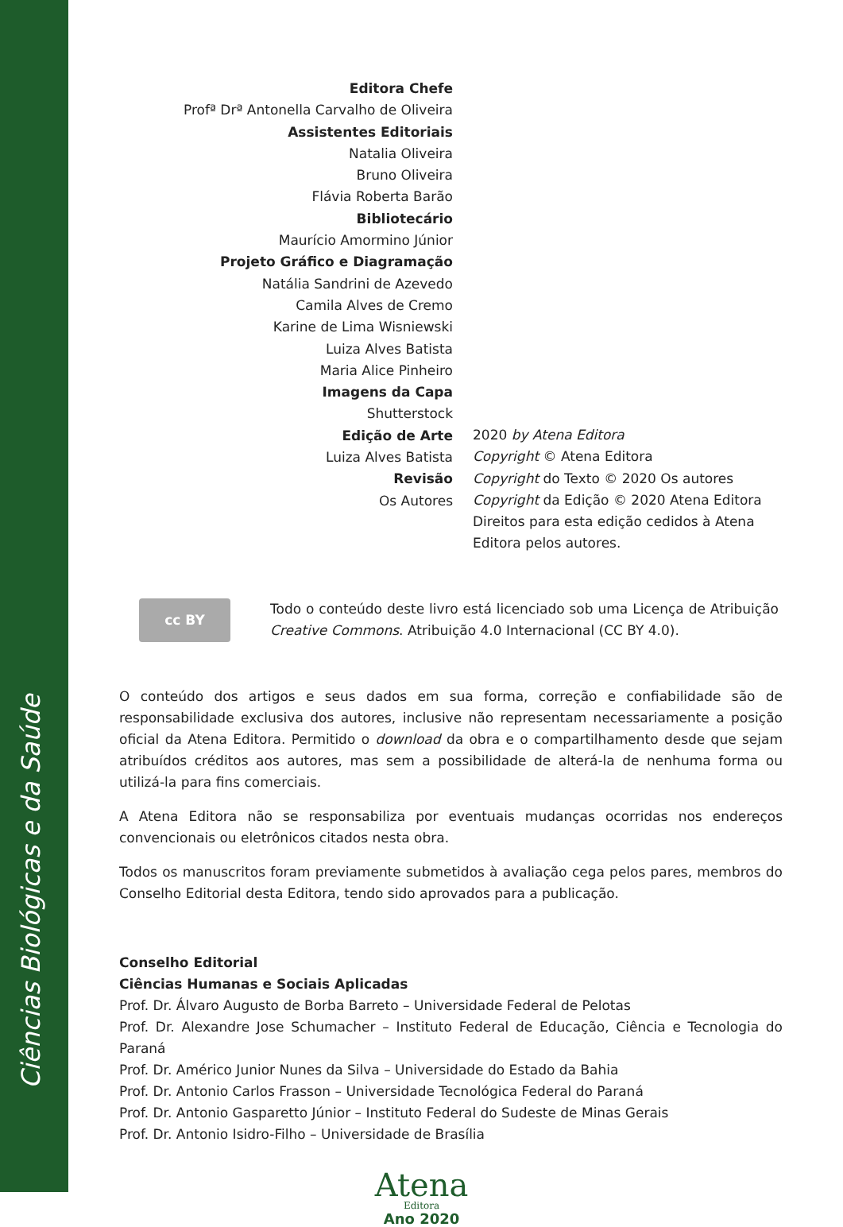Ciências Biológicas e da Saúde
Editora Chefe
Profª Drª Antonella Carvalho de Oliveira
Assistentes Editoriais
Natalia Oliveira
Bruno Oliveira
Flávia Roberta Barão
Bibliotecário
Maurício Amormino Júnior
Projeto Gráfico e Diagramação
Natália Sandrini de Azevedo
Camila Alves de Cremo
Karine de Lima Wisniewski
Luiza Alves Batista
Maria Alice Pinheiro
Imagens da Capa
Shutterstock
Edição de Arte
Luiza Alves Batista
Revisão
Os Autores
2020 by Atena Editora
Copyright © Atena Editora
Copyright do Texto © 2020 Os autores
Copyright da Edição © 2020 Atena Editora
Direitos para esta edição cedidos à Atena Editora pelos autores.
cc BY
Todo o conteúdo deste livro está licenciado sob uma Licença de Atribuição Creative Commons. Atribuição 4.0 Internacional (CC BY 4.0).
O conteúdo dos artigos e seus dados em sua forma, correção e confiabilidade são de responsabilidade exclusiva dos autores, inclusive não representam necessariamente a posição oficial da Atena Editora. Permitido o download da obra e o compartilhamento desde que sejam atribuídos créditos aos autores, mas sem a possibilidade de alterá-la de nenhuma forma ou utilizá-la para fins comerciais.
A Atena Editora não se responsabiliza por eventuais mudanças ocorridas nos endereços convencionais ou eletrônicos citados nesta obra.
Todos os manuscritos foram previamente submetidos à avaliação cega pelos pares, membros do Conselho Editorial desta Editora, tendo sido aprovados para a publicação.
Conselho Editorial
Ciências Humanas e Sociais Aplicadas
Prof. Dr. Álvaro Augusto de Borba Barreto – Universidade Federal de Pelotas
Prof. Dr. Alexandre Jose Schumacher – Instituto Federal de Educação, Ciência e Tecnologia do Paraná
Prof. Dr. Américo Junior Nunes da Silva – Universidade do Estado da Bahia
Prof. Dr. Antonio Carlos Frasson – Universidade Tecnológica Federal do Paraná
Prof. Dr. Antonio Gasparetto Júnior – Instituto Federal do Sudeste de Minas Gerais
Prof. Dr. Antonio Isidro-Filho – Universidade de Brasília
Atena
Editora
Ano 2020